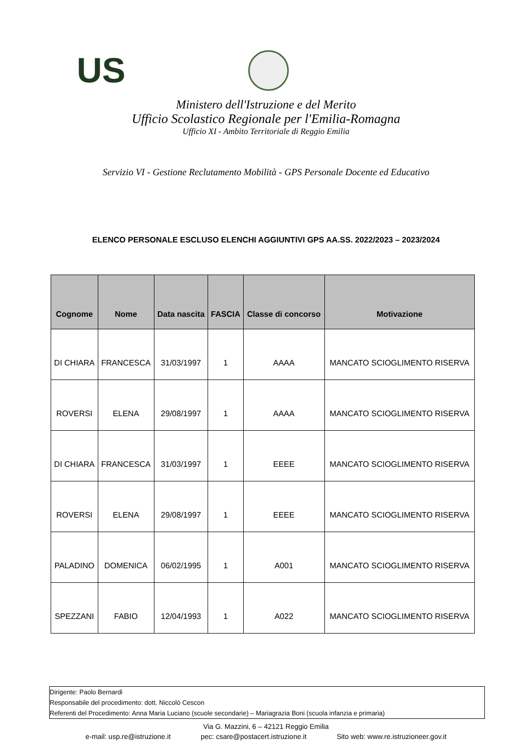US
Ministero dell'Istruzione e del Merito
Ufficio Scolastico Regionale per l'Emilia-Romagna
Ufficio XI - Ambito Territoriale di Reggio Emilia
Servizio VI - Gestione Reclutamento Mobilità - GPS Personale Docente ed Educativo
ELENCO PERSONALE ESCLUSO ELENCHI AGGIUNTIVI GPS AA.SS. 2022/2023 – 2023/2024
| Cognome | Nome | Data nascita | FASCIA | Classe di concorso | Motivazione |
| --- | --- | --- | --- | --- | --- |
| DI CHIARA | FRANCESCA | 31/03/1997 | 1 | AAAA | MANCATO SCIOGLIMENTO RISERVA |
| ROVERSI | ELENA | 29/08/1997 | 1 | AAAA | MANCATO SCIOGLIMENTO RISERVA |
| DI CHIARA | FRANCESCA | 31/03/1997 | 1 | EEEE | MANCATO SCIOGLIMENTO RISERVA |
| ROVERSI | ELENA | 29/08/1997 | 1 | EEEE | MANCATO SCIOGLIMENTO RISERVA |
| PALADINO | DOMENICA | 06/02/1995 | 1 | A001 | MANCATO SCIOGLIMENTO RISERVA |
| SPEZZANI | FABIO | 12/04/1993 | 1 | A022 | MANCATO SCIOGLIMENTO RISERVA |
Dirigente: Paolo Bernardi
Responsabile del procedimento: dott. Niccolò Cescon
Referenti del Procedimento: Anna Maria Luciano (scuole secondarie) – Mariagrazia Boni (scuola infanzia e primaria)
Via G. Mazzini, 6 – 42121 Reggio Emilia
e-mail: usp.re@istruzione.it pec: csare@postacert.istruzione.it Sito web: www.re.istruzioneer.gov.it